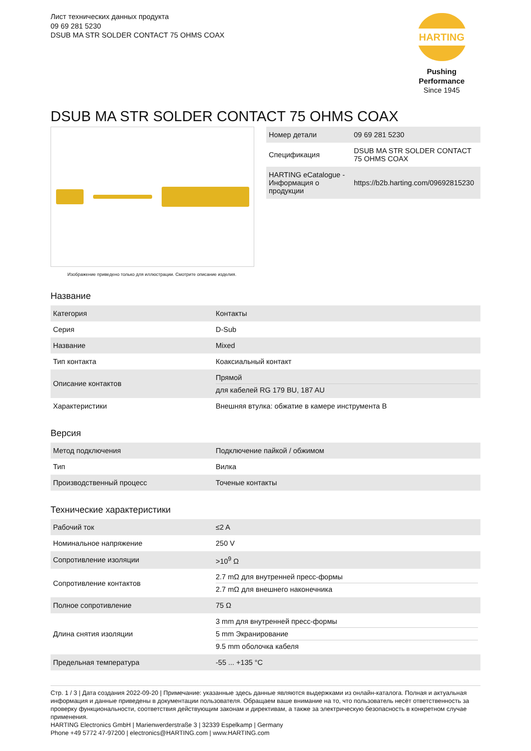Лист технических данных продукта
09 69 281 5230
DSUB MA STR SOLDER CONTACT 75 OHMS COAX
HARTING
Pushing Performance
Since 1945
DSUB MA STR SOLDER CONTACT 75 OHMS COAX
Изображение приведено только для иллюстрации. Смотрите описание изделия.
| Номер детали | 09 69 281 5230 |
| Спецификация | DSUB MA STR SOLDER CONTACT 75 OHMS COAX |
| HARTING eCatalogue - Информация о продукции | https://b2b.harting.com/09692815230 |
Название
| Категория | Контакты |
| Серия | D-Sub |
| Название | Mixed |
| Тип контакта | Коаксиальный контакт |
| Описание контактов | Прямой для кабелей RG 179 BU, 187 AU |
| Характеристики | Внешняя втулка: обжатие в камере инструмента B |
Версия
| Метод подключения | Подключение пайкой / обжимом |
| Тип | Вилка |
| Производственный процесс | Точеные контакты |
Технические характеристики
| Рабочий ток | ≤2 A |
| Номинальное напряжение | 250 V |
| Сопротивление изоляции | >10<sup>9</sup> Ω |
| Сопротивление контактов | 2.7 mΩ для внутренней пресс-формы 2.7 mΩ для внешнего наконечника |
| Полное сопротивление | 75 Ω |
| Длина снятия изоляции | 3 mm для внутренней пресс-формы 5 mm Экранирование 9.5 mm оболочка кабеля |
| Предельная температура | -55 ... +135 °C |
Стр. 1 / 3 | Дата создания 2022-09-20 | Примечание: указанные здесь данные являются выдержками из онлайн-каталога. Полная и актуальная информация и данные приведены в документации пользователя. Обращаем ваше внимание на то, что пользователь несёт ответственность за проверку функциональности, соответствия действующим законам и директивам, а также за электрическую безопасность в конкретном случае применения.
HARTING Electronics GmbH | Marienwerderstraße 3 | 32339 Espelkamp | Germany
Phone +49 5772 47-97200 | electronics@HARTING.com | www.HARTING.com